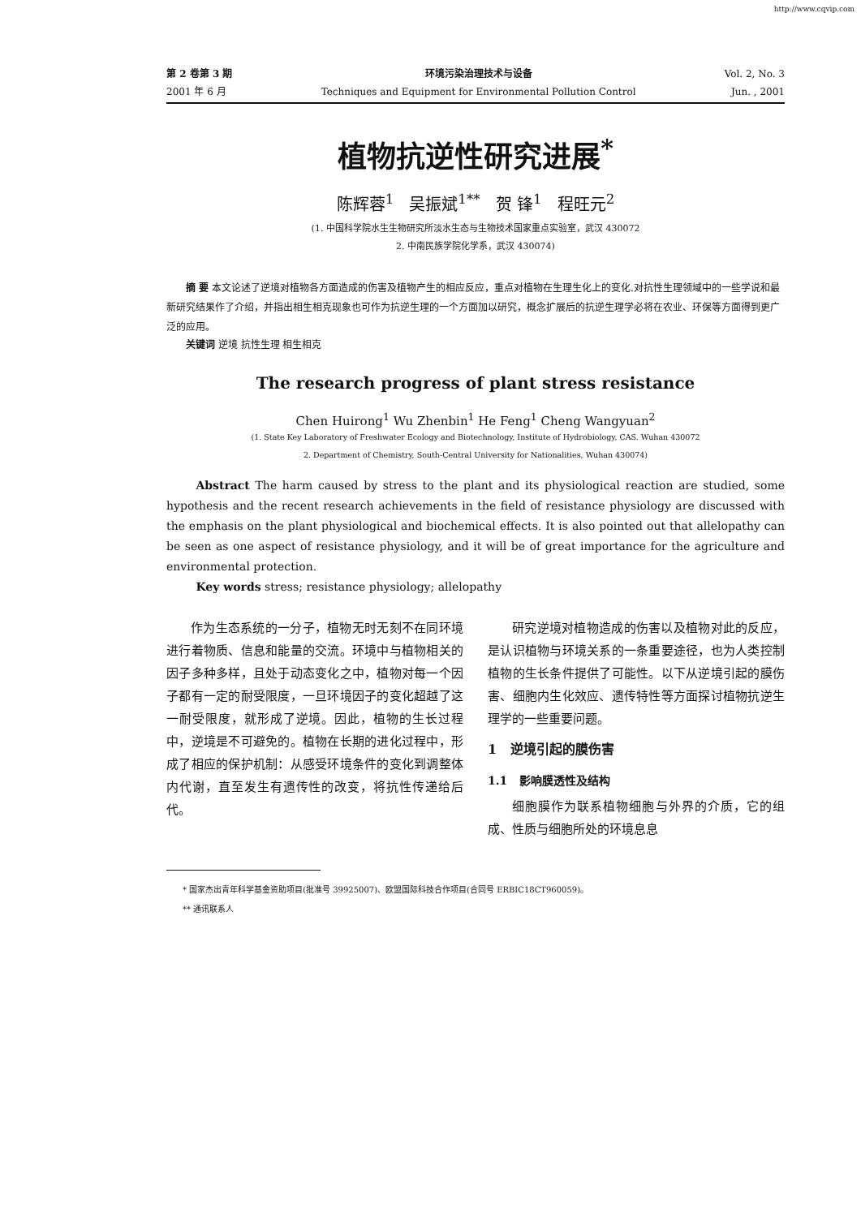http://www.cqvip.com
第 2 卷第 3 期
2001 年 6 月
环境污染治理技术与设备
Techniques and Equipment for Environmental Pollution Control
Vol. 2, No. 3
Jun. , 2001
植物抗逆性研究进展<sup>*</sup>
陈辉蓉<sup>1</sup> 吴振斌<sup>1**</sup> 贺 锋<sup>1</sup> 程旺元<sup>2</sup>
(1. 中国科学院水生生物研究所淡水生态与生物技术国家重点实验室，武汉 430072
2. 中南民族学院化学系，武汉 430074)
摘 要 本文论述了逆境对植物各方面造成的伤害及植物产生的相应反应，重点对植物在生理生化上的变化.对抗性生理领域中的一些学说和最新研究结果作了介绍，并指出相生相克现象也可作为抗逆生理的一个方面加以研究，概念扩展后的抗逆生理学必将在农业、环保等方面得到更广泛的应用。
关键词 逆境 抗性生理 相生相克
The research progress of plant stress resistance
Chen Huirong<sup>1</sup> Wu Zhenbin<sup>1</sup> He Feng<sup>1</sup> Cheng Wangyuan<sup>2</sup>
(1. State Key Laboratory of Freshwater Ecology and Biotechnology, Institute of Hydrobiology, CAS. Wuhan 430072
2. Department of Chemistry, South-Central University for Nationalities, Wuhan 430074)
Abstract The harm caused by stress to the plant and its physiological reaction are studied, some hypothesis and the recent research achievements in the field of resistance physiology are discussed with the emphasis on the plant physiological and biochemical effects. It is also pointed out that allelopathy can be seen as one aspect of resistance physiology, and it will be of great importance for the agriculture and environmental protection.
Key words stress; resistance physiology; allelopathy
作为生态系统的一分子，植物无时无刻不在同环境进行着物质、信息和能量的交流。环境中与植物相关的因子多种多样，且处于动态变化之中，植物对每一个因子都有一定的耐受限度，一旦环境因子的变化超越了这一耐受限度，就形成了逆境。因此，植物的生长过程中，逆境是不可避免的。植物在长期的进化过程中，形成了相应的保护机制：从感受环境条件的变化到调整体内代谢，直至发生有遗传性的改变，将抗性传递给后代。
研究逆境对植物造成的伤害以及植物对此的反应，是认识植物与环境关系的一条重要途径，也为人类控制植物的生长条件提供了可能性。以下从逆境引起的膜伤害、细胞内生化效应、遗传特性等方面探讨植物抗逆生理学的一些重要问题。
1 逆境引起的膜伤害
1.1 影响膜透性及结构
细胞膜作为联系植物细胞与外界的介质，它的组成、性质与细胞所处的环境息息
* 国家杰出青年科学基金资助项目(批准号 39925007)、欧盟国际科技合作项目(合同号 ERBIC18CT960059)。
** 通讯联系人